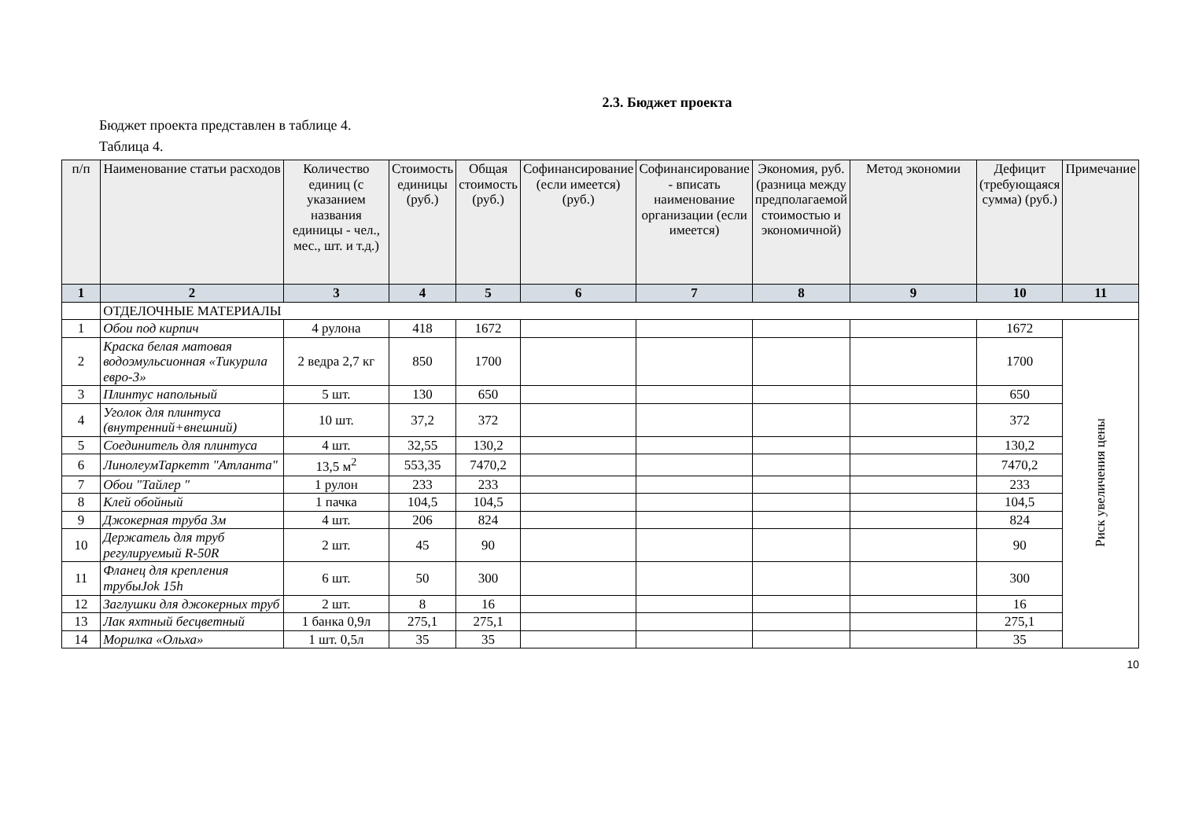2.3. Бюджет проекта
Бюджет проекта представлен в таблице 4.
Таблица 4.
| п/п | Наименование статьи расходов | Количество единиц (с указанием названия единицы - чел., мес., шт. и т.д.) | Стоимость единицы (руб.) | Общая стоимость (руб.) | Софинансирование (если имеется) (руб.) | Софинансирование - вписать наименование организации (если имеется) | Экономия, руб.(разница между предполагаемой стоимостью и экономичной) | Метод экономии | Дефицит (требующаяся сумма) (руб.) | Примечание |
| --- | --- | --- | --- | --- | --- | --- | --- | --- | --- | --- |
| 1 | 2 | 3 | 4 | 5 | 6 | 7 | 8 | 9 | 10 | 11 |
| | ОТДЕЛОЧНЫЕ МАТЕРИАЛЫ | | | | | | | | | |
| 1 | Обои под кирпич | 4 рулона | 418 | 1672 | | | | | 1672 | Риск увеличения цены |
| 2 | Краска белая матовая водоэмульсионная «Тикурила евро-3» | 2 ведра 2,7 кг | 850 | 1700 | | | | | 1700 | |
| 3 | Плинтус напольный | 5 шт. | 130 | 650 | | | | | 650 | |
| 4 | Уголок для плинтуса (внутренний+внешний) | 10 шт. | 37,2 | 372 | | | | | 372 | |
| 5 | Соединитель для плинтуса | 4 шт. | 32,55 | 130,2 | | | | | 130,2 | |
| 6 | ЛинолеумТаркетт "Атланта" | 13,5 м<sup>2</sup> | 553,35 | 7470,2 | | | | | 7470,2 | |
| 7 | Обои "Тайлер " | 1 рулон | 233 | 233 | | | | | 233 | |
| 8 | Клей обойный | 1 пачка | 104,5 | 104,5 | | | | | 104,5 | |
| 9 | Джокерная труба 3м | 4 шт. | 206 | 824 | | | | | 824 | |
| 10 | Держатель для труб регулируемый R-50R | 2 шт. | 45 | 90 | | | | | 90 | |
| 11 | Фланец для крепления трубыJok 15h | 6 шт. | 50 | 300 | | | | | 300 | |
| 12 | Заглушки для джокерных труб | 2 шт. | 8 | 16 | | | | | 16 | |
| 13 | Лак яхтный бесцветный | 1 банка 0,9л | 275,1 | 275,1 | | | | | 275,1 | |
| 14 | Морилка «Ольха» | 1 шт. 0,5л | 35 | 35 | | | | | 35 | |
10